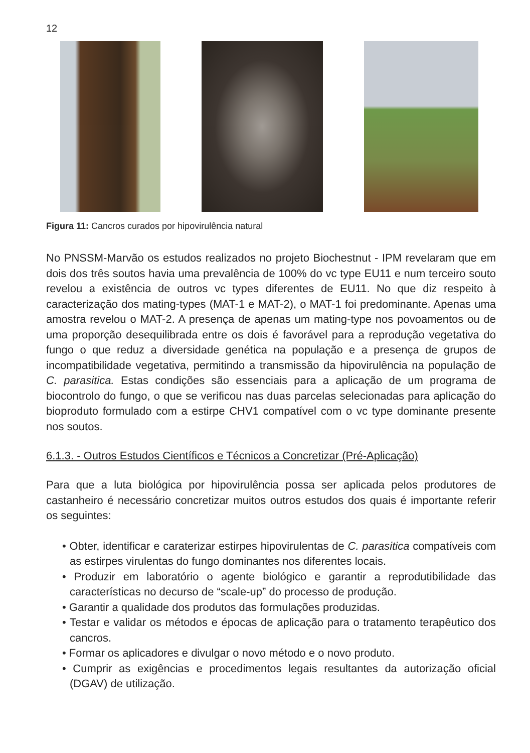12
Figura 11: Cancros curados por hipovirulência natural
No PNSSM-Marvão os estudos realizados no projeto Biochestnut - IPM revelaram que em dois dos três soutos havia uma prevalência de 100% do vc type EU11 e num terceiro souto revelou a existência de outros vc types diferentes de EU11. No que diz respeito à caracterização dos mating-types (MAT-1 e MAT-2), o MAT-1 foi predominante. Apenas uma amostra revelou o MAT-2. A presença de apenas um mating-type nos povoamentos ou de uma proporção desequilibrada entre os dois é favorável para a reprodução vegetativa do fungo o que reduz a diversidade genética na população e a presença de grupos de incompatibilidade vegetativa, permitindo a transmissão da hipovirulência na população de C. parasitica. Estas condições são essenciais para a aplicação de um programa de biocontrolo do fungo, o que se verificou nas duas parcelas selecionadas para aplicação do bioproduto formulado com a estirpe CHV1 compatível com o vc type dominante presente nos soutos.
6.1.3. - Outros Estudos Científicos e Técnicos a Concretizar (Pré-Aplicação)
Para que a luta biológica por hipovirulência possa ser aplicada pelos produtores de castanheiro é necessário concretizar muitos outros estudos dos quais é importante referir os seguintes:
• Obter, identificar e caraterizar estirpes hipovirulentas de C. parasitica compatíveis com as estirpes virulentas do fungo dominantes nos diferentes locais.
• Produzir em laboratório o agente biológico e garantir a reprodutibilidade das características no decurso de “scale-up” do processo de produção.
• Garantir a qualidade dos produtos das formulações produzidas.
• Testar e validar os métodos e épocas de aplicação para o tratamento terapêutico dos cancros.
• Formar os aplicadores e divulgar o novo método e o novo produto.
• Cumprir as exigências e procedimentos legais resultantes da autorização oficial (DGAV) de utilização.